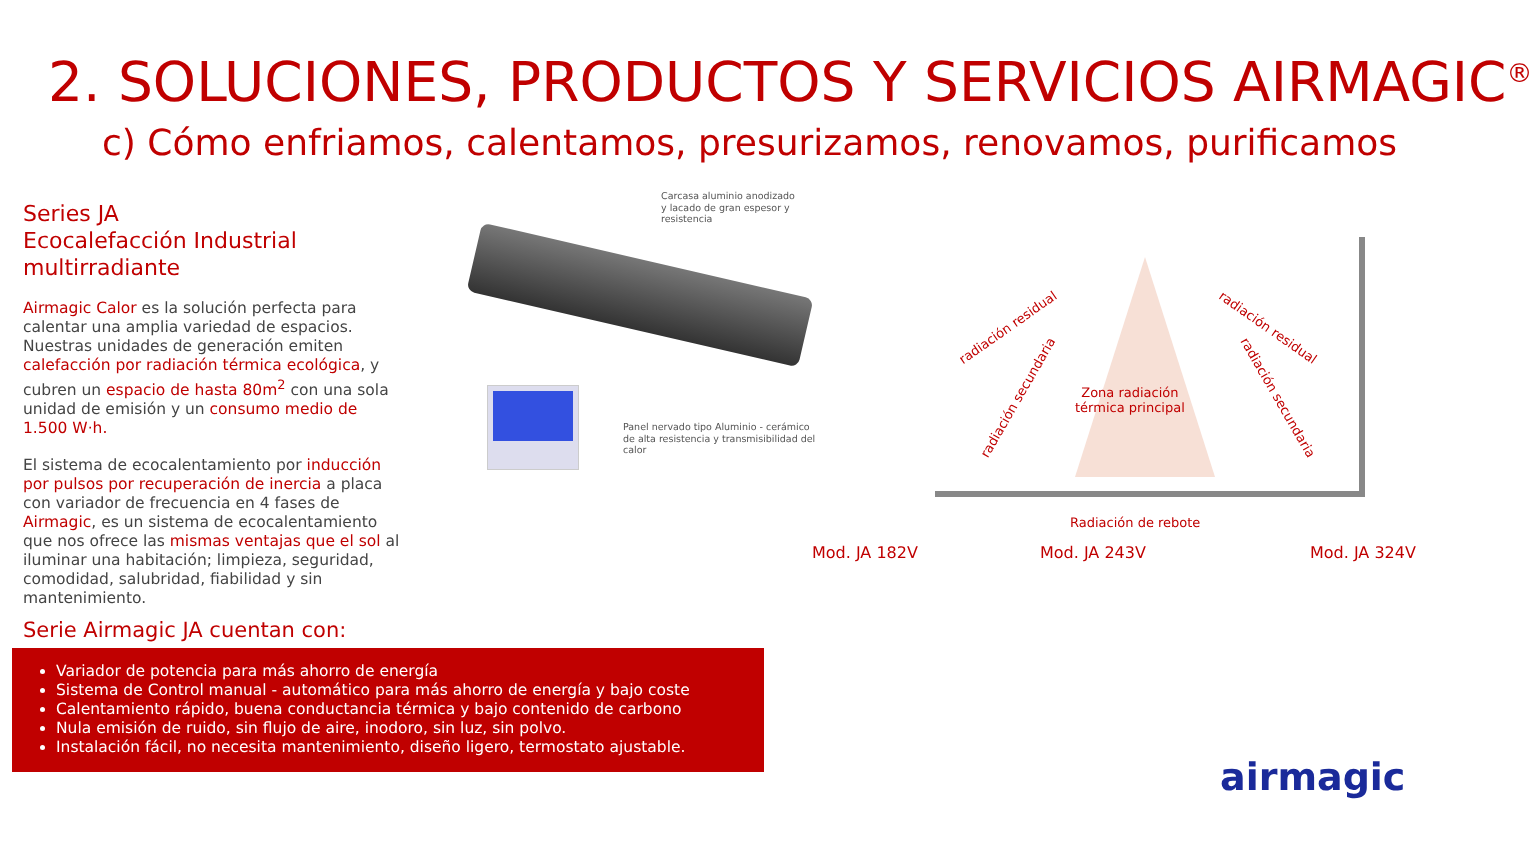2. SOLUCIONES, PRODUCTOS Y SERVICIOS AIRMAGIC<sup>®</sup>
c) Cómo enfriamos, calentamos, presurizamos, renovamos, purificamos
Series JA
Ecocalefacción Industrial multirradiante
Airmagic Calor es la solución perfecta para calentar una amplia variedad de espacios. Nuestras unidades de generación emiten calefacción por radiación térmica ecológica, y cubren un espacio de hasta 80m<sup>2</sup> con una sola unidad de emisión y un consumo medio de 1.500 W·h.
El sistema de ecocalentamiento por inducción por pulsos por recuperación de inercia a placa con variador de frecuencia en 4 fases de Airmagic, es un sistema de ecocalentamiento que nos ofrece las mismas ventajas que el sol al iluminar una habitación; limpieza, seguridad, comodidad, salubridad, fiabilidad y sin mantenimiento.
Serie Airmagic JA cuentan con:
Variador de potencia para más ahorro de energía
Sistema de Control manual - automático para más ahorro de energía y bajo coste
Calentamiento rápido, buena conductancia térmica y bajo contenido de carbono
Nula emisión de ruido, sin flujo de aire, inodoro, sin luz, sin polvo.
Instalación fácil, no necesita mantenimiento, diseño ligero, termostato ajustable.
Carcasa aluminio anodizado
y lacado de gran espesor y
resistencia
Panel nervado tipo Aluminio - cerámico
de alta resistencia y transmisibilidad del
calor
Zona radiación
térmica principal
radiación residual
radiación secundaria
radiación residual
radiación secundaria
Radiación de rebote
Mod. JA 182V Mod. JA 243V Mod. JA 324V
airmagic